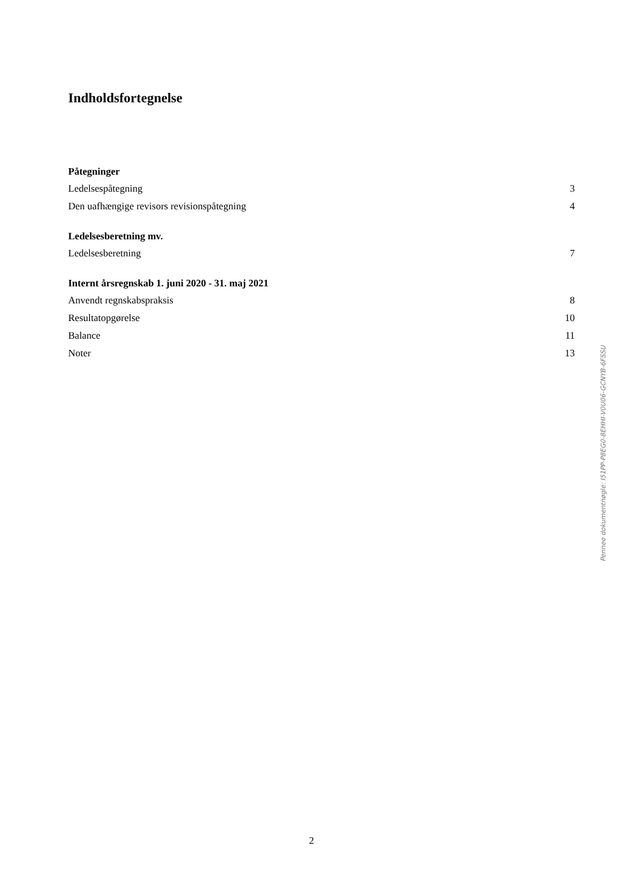Indholdsfortegnelse
Påtegninger
Ledelsespåtegning 3
Den uafhængige revisors revisionspåtegning 4
Ledelsesberetning mv.
Ledelsesberetning 7
Internt årsregnskab 1. juni 2020 - 31. maj 2021
Anvendt regnskabspraksis 8
Resultatopgørelse 10
Balance 11
Noter 13
Penneo dokumentnøgle: I51PP-P8EG0-8EHHI-V0U06-GCNYB-6FSSU
2